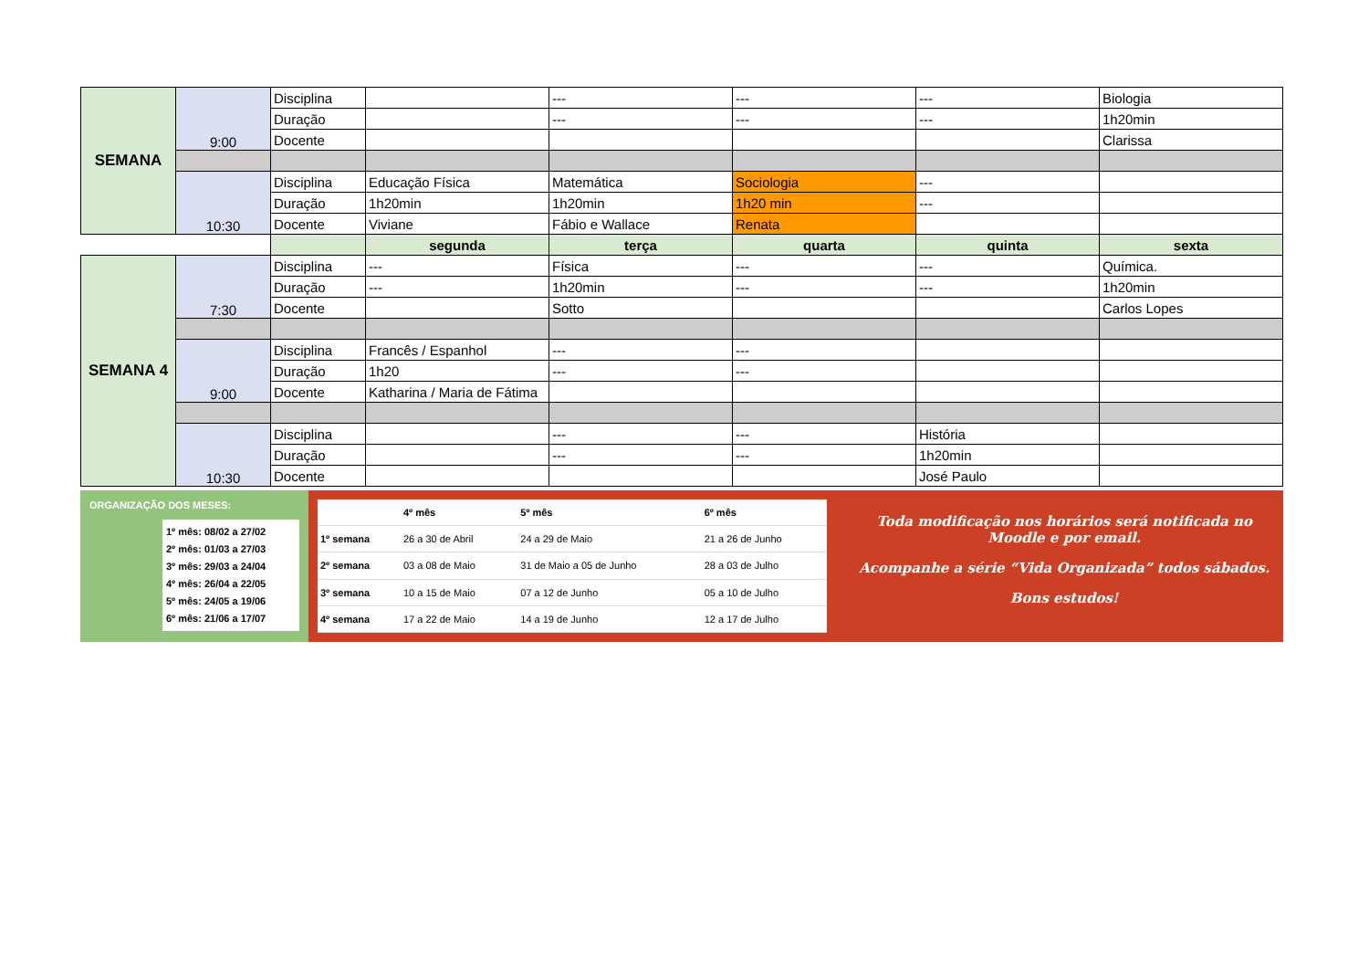| SEMANA | 9:00 | Disciplina | | --- | --- | --- | Biologia |
| | | Duração | | --- | --- | --- | 1h20min |
| | | Docente | | | | | Clarissa |
| | 10:30 | Disciplina | Educação Física | Matemática | Sociologia | --- | |
| | | Duração | 1h20min | 1h20min | 1h20 min | --- | |
| | | Docente | Viviane | Fábio e Wallace | Renata | | |
| | | | segunda | terça | quarta | quinta | sexta |
| SEMANA 4 | 7:30 | Disciplina | --- | Física | --- | --- | Química. |
| | | Duração | --- | 1h20min | --- | --- | 1h20min |
| | | Docente | | Sotto | | | Carlos Lopes |
| | 9:00 | Disciplina | Francês / Espanhol | --- | --- | | |
| | | Duração | 1h20 | --- | --- | | |
| | | Docente | Katharina / Maria de Fátima | | | | |
| | 10:30 | Disciplina | | --- | --- | História | |
| | | Duração | | --- | --- | 1h20min | |
| | | Docente | | | | José Paulo | |
ORGANIZAÇÃO DOS MESES:
1º mês: 08/02 a 27/02
2º mês: 01/03 a 27/03
3º mês: 29/03 a 24/04
4º mês: 26/04 a 22/05
5º mês: 24/05 a 19/06
6º mês: 21/06 a 17/07
| | 4º mês | 5º mês | 6º mês |
| --- | --- | --- | --- |
| 1º semana | 26 a 30 de Abril | 24 a 29 de Maio | 21 a 26 de Junho |
| 2º semana | 03 a 08 de Maio | 31 de Maio a 05 de Junho | 28 a 03 de Julho |
| 3º semana | 10 a 15 de Maio | 07 a 12 de Junho | 05 a 10 de Julho |
| 4º semana | 17 a 22 de Maio | 14 a 19 de Junho | 12 a 17 de Julho |
Toda modificação nos horários será notificada no Moodle e por email.
Acompanhe a série “Vida Organizada” todos sábados.
Bons estudos!